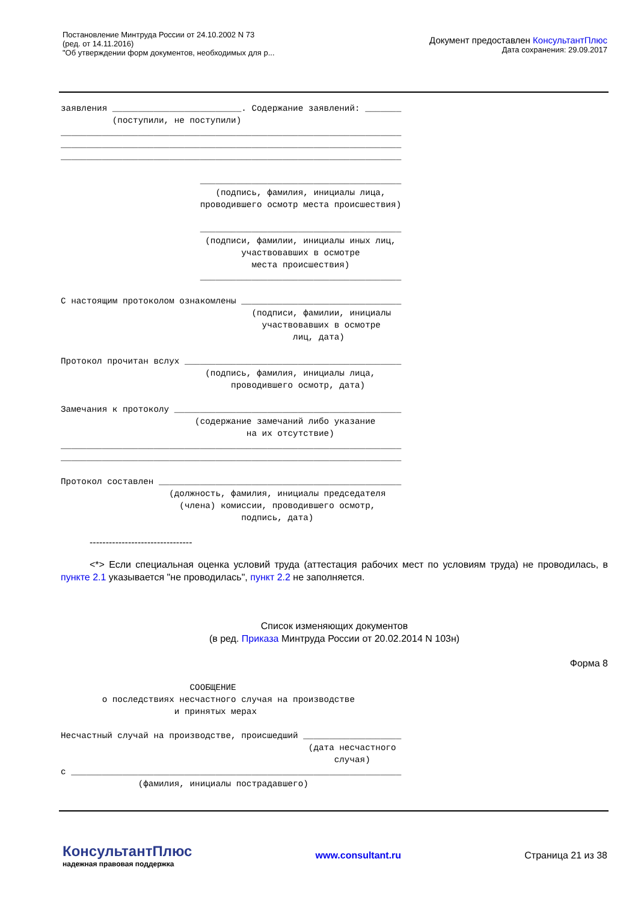Постановление Минтруда России от 24.10.2002 N 73
(ред. от 14.11.2016)
"Об утверждении форм документов, необходимых для р...
Документ предоставлен КонсультантПлюс
Дата сохранения: 29.09.2017
заявления _________________________. Содержание заявлений: _______
          (поступили, не поступили)
__________________________________________________________________
__________________________________________________________________
__________________________________________________________________

                           _______________________________________
                              (подпись, фамилия, инициалы лица,
                           проводившего осмотр места происшествия)

                           _______________________________________
                            (подписи, фамилии, инициалы иных лиц,
                                   участвовавших в осмотре
                                     места происшествия)
                           _______________________________________

С настоящим протоколом ознакомлены _______________________________
                                     (подписи, фамилии, инициалы
                                       участвовавших в осмотре
                                             лиц, дата)

Протокол прочитан вслух __________________________________________
                            (подпись, фамилия, инициалы лица,
                                 проводившего осмотр, дата)

Замечания к протоколу ____________________________________________
                          (содержание замечаний либо указание
                                    на их отсутствие)
__________________________________________________________________
__________________________________________________________________

Протокол составлен _______________________________________________
                     (должность, фамилия, инициалы председателя
                       (члена) комиссии, проводившего осмотр,
                                   подпись, дата)
--------------------------------
<*> Если специальная оценка условий труда (аттестация рабочих мест по условиям труда) не проводилась, в пункте 2.1 указывается "не проводилась", пункт 2.2 не заполняется.
Список изменяющих документов
(в ред. Приказа Минтруда России от 20.02.2014 N 103н)
Форма 8
                         СООБЩЕНИЕ
        о последствиях несчастного случая на производстве
                      и принятых мерах

Несчастный случай на производстве, происшедший ___________________
                                                (дата несчастного
                                                     случая)
с ________________________________________________________________
               (фамилия, инициалы пострадавшего)
КонсультантПлюс
надежная правовая поддержка
www.consultant.ru Страница 21 из 38